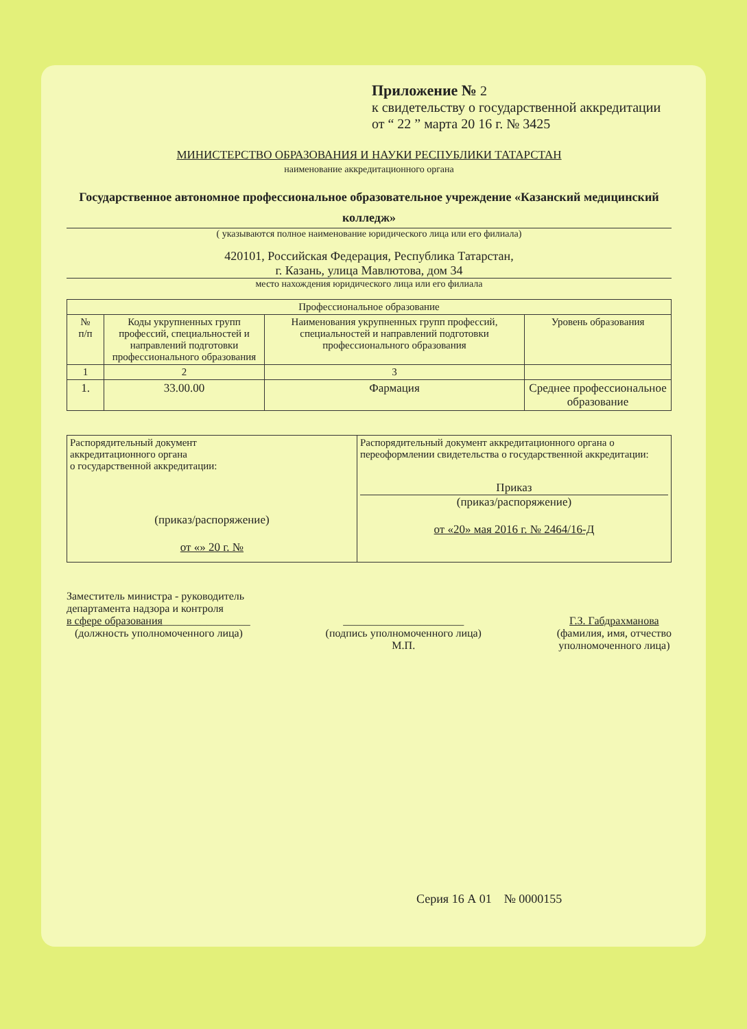Приложение № 2
к свидетельству о государственной аккредитации
от “ 22 ” марта 20 16 г. № 3425
МИНИСТЕРСТВО ОБРАЗОВАНИЯ И НАУКИ РЕСПУБЛИКИ ТАТАРСТАН
наименование аккредитационного органа
Государственное автономное профессиональное образовательное учреждение «Казанский медицинский колледж»
( указываются полное наименование юридического лица или его филиала)
420101, Российская Федерация, Республика Татарстан,
г. Казань, улица Мавлютова, дом 34
место нахождения юридического лица или его филиала
| Профессиональное образование | | | |
| --- | --- | --- | --- |
| № п/п | Коды укрупненных групп профессий, специальностей и направлений подготовки профессионального образования | Наименования укрупненных групп профессий, специальностей и направлений подготовки профессионального образования | Уровень образования |
| 1 | 2 | 3 | |
| 1. | 33.00.00 | Фармация | Среднее профессиональное образование |
| Распорядительный документ аккредитационного органа о государственной аккредитации: (приказ/распоряжение) от «» 20 г. № | Распорядительный документ аккредитационного органа о переоформлении свидетельства о государственной аккредитации: Приказ (приказ/распоряжение) от «20» мая 2016 г. № 2464/16-Д |
Заместитель министра - руководитель
департамента надзора и контроля
в сфере образования________________
(должность уполномоченного лица)
______________________
(подпись уполномоченного лица)
М.П.
Г.З. Габдрахманова
(фамилия, имя, отчество
уполномоченного лица)
Серия 16 А 01 № 0000155